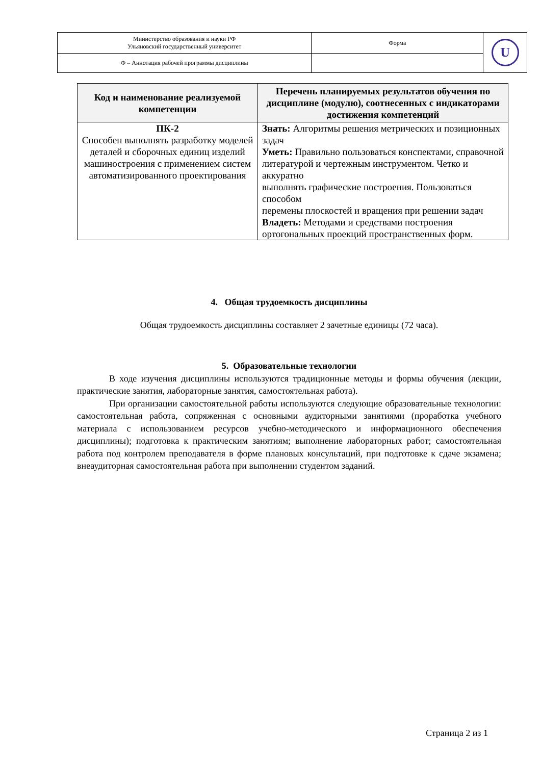| Министерство образования и науки РФ Ульяновский государственный университет | Форма | U |
| Ф – Аннотация рабочей программы дисциплины | | |
| Код и наименование реализуемой компетенции | Перечень планируемых результатов обучения по дисциплине (модулю), соотнесенных с индикаторами достижения компетенций |
| --- | --- |
| ПК-2 Способен выполнять разработку моделей деталей и сборочных единиц изделий машиностроения с применением систем автоматизированного проектирования | Знать: Алгоритмы решения метрических и позиционных задач Уметь: Правильно пользоваться конспектами, справочной литературой и чертежным инструментом. Четко и аккуратно выполнять графические построения. Пользоваться способом перемены плоскостей и вращения при решении задач Владеть: Методами и средствами построения ортогональных проекций пространственных форм. |
4. Общая трудоемкость дисциплины
Общая трудоемкость дисциплины составляет 2 зачетные единицы (72 часа).
5. Образовательные технологии
В ходе изучения дисциплины используются традиционные методы и формы обучения (лекции, практические занятия, лабораторные занятия, самостоятельная работа).
При организации самостоятельной работы используются следующие образовательные технологии: самостоятельная работа, сопряженная с основными аудиторными занятиями (проработка учебного материала с использованием ресурсов учебно-методического и информационного обеспечения дисциплины); подготовка к практическим занятиям; выполнение лабораторных работ; самостоятельная работа под контролем преподавателя в форме плановых консультаций, при подготовке к сдаче экзамена; внеаудиторная самостоятельная работа при выполнении студентом заданий.
Страница 2 из 1